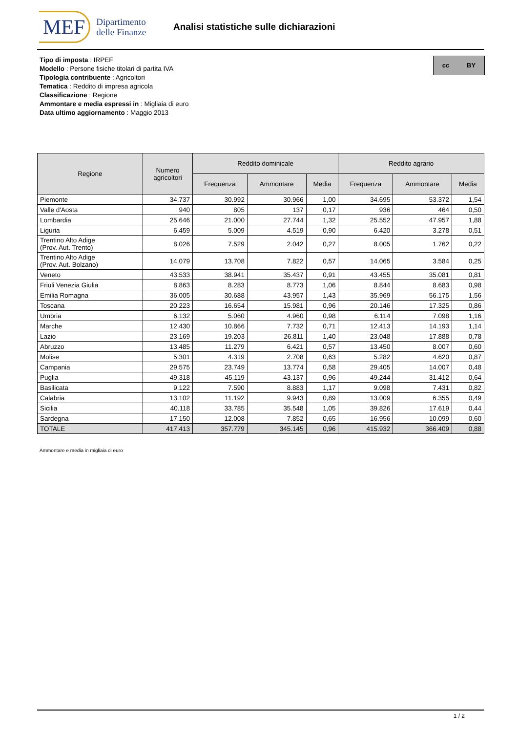MEF Dipartimento
delle Finanze
Analisi statistiche sulle dichiarazioni
cc BY
Tipo di imposta : IRPEF
Modello : Persone fisiche titolari di partita IVA
Tipologia contribuente : Agricoltori
Tematica : Reddito di impresa agricola
Classificazione : Regione
Ammontare e media espressi in : Migliaia di euro
Data ultimo aggiornamento : Maggio 2013
| Regione | Numero agricoltori | Reddito dominicale | | | Reddito agrario | | |
| --- | --- | --- | --- | --- | --- | --- | --- |
| | | Frequenza | Ammontare | Media | Frequenza | Ammontare | Media |
| Piemonte | 34.737 | 30.992 | 30.966 | 1,00 | 34.695 | 53.372 | 1,54 |
| Valle d'Aosta | 940 | 805 | 137 | 0,17 | 936 | 464 | 0,50 |
| Lombardia | 25.646 | 21.000 | 27.744 | 1,32 | 25.552 | 47.957 | 1,88 |
| Liguria | 6.459 | 5.009 | 4.519 | 0,90 | 6.420 | 3.278 | 0,51 |
| Trentino Alto Adige (Prov. Aut. Trento) | 8.026 | 7.529 | 2.042 | 0,27 | 8.005 | 1.762 | 0,22 |
| Trentino Alto Adige (Prov. Aut. Bolzano) | 14.079 | 13.708 | 7.822 | 0,57 | 14.065 | 3.584 | 0,25 |
| Veneto | 43.533 | 38.941 | 35.437 | 0,91 | 43.455 | 35.081 | 0,81 |
| Friuli Venezia Giulia | 8.863 | 8.283 | 8.773 | 1,06 | 8.844 | 8.683 | 0,98 |
| Emilia Romagna | 36.005 | 30.688 | 43.957 | 1,43 | 35.969 | 56.175 | 1,56 |
| Toscana | 20.223 | 16.654 | 15.981 | 0,96 | 20.146 | 17.325 | 0,86 |
| Umbria | 6.132 | 5.060 | 4.960 | 0,98 | 6.114 | 7.098 | 1,16 |
| Marche | 12.430 | 10.866 | 7.732 | 0,71 | 12.413 | 14.193 | 1,14 |
| Lazio | 23.169 | 19.203 | 26.811 | 1,40 | 23.048 | 17.888 | 0,78 |
| Abruzzo | 13.485 | 11.279 | 6.421 | 0,57 | 13.450 | 8.007 | 0,60 |
| Molise | 5.301 | 4.319 | 2.708 | 0,63 | 5.282 | 4.620 | 0,87 |
| Campania | 29.575 | 23.749 | 13.774 | 0,58 | 29.405 | 14.007 | 0,48 |
| Puglia | 49.318 | 45.119 | 43.137 | 0,96 | 49.244 | 31.412 | 0,64 |
| Basilicata | 9.122 | 7.590 | 8.883 | 1,17 | 9.098 | 7.431 | 0,82 |
| Calabria | 13.102 | 11.192 | 9.943 | 0,89 | 13.009 | 6.355 | 0,49 |
| Sicilia | 40.118 | 33.785 | 35.548 | 1,05 | 39.826 | 17.619 | 0,44 |
| Sardegna | 17.150 | 12.008 | 7.852 | 0,65 | 16.956 | 10.099 | 0,60 |
| TOTALE | 417.413 | 357.779 | 345.145 | 0,96 | 415.932 | 366.409 | 0,88 |
Ammontare e media in migliaia di euro
1 / 2